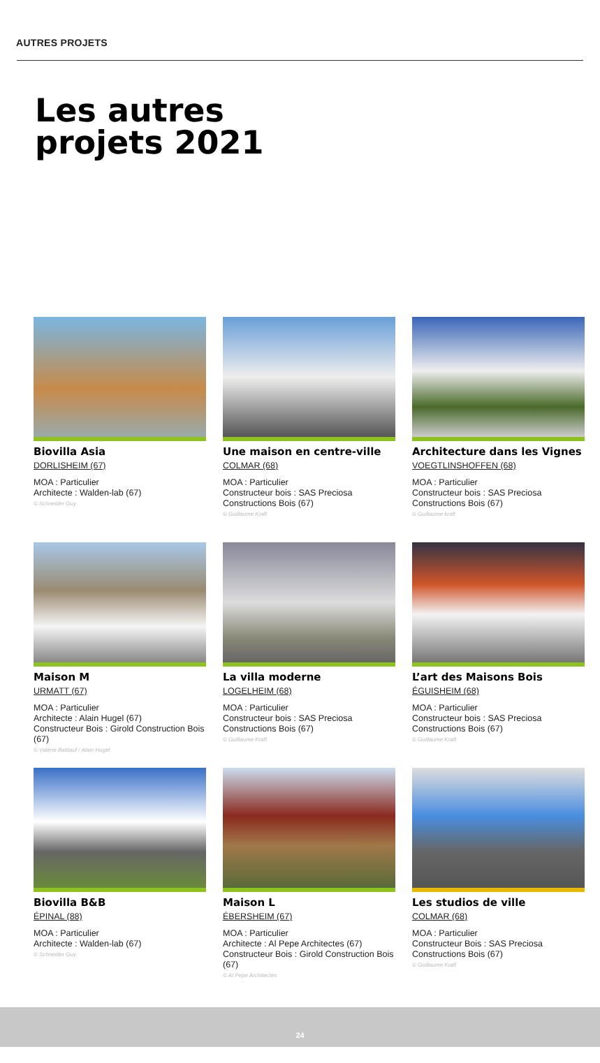AUTRES PROJETS
Les autres
projets 2021
Biovilla Asia
DORLISHEIM (67)
MOA : Particulier
Architecte : Walden-lab (67)
© Schneider Guy
Une maison en centre-ville
COLMAR (68)
MOA : Particulier
Constructeur bois : SAS Preciosa Constructions Bois (67)
© Guillaume Kraft
Architecture dans les Vignes
VOEGTLINSHOFFEN (68)
MOA : Particulier
Constructeur bois : SAS Preciosa Constructions Bois (67)
© Guillaume kraft
Maison M
URMATT (67)
MOA : Particulier
Architecte : Alain Hugel (67)
Constructeur Bois : Girold Construction Bois (67)
© Valérie Baldauf / Alain Hugel
La villa moderne
LOGELHEIM (68)
MOA : Particulier
Constructeur bois : SAS Preciosa Constructions Bois (67)
© Guillaume Kraft
L’art des Maisons Bois
ÉGUISHEIM (68)
MOA : Particulier
Constructeur bois : SAS Preciosa Constructions Bois (67)
© Guillaume Kraft
Biovilla B&B
ÉPINAL (88)
MOA : Particulier
Architecte : Walden-lab (67)
© Schneider Guy
Maison L
ÉBERSHEIM (67)
MOA : Particulier
Architecte : Al Pepe Architectes (67)
Constructeur Bois : Girold Construction Bois (67)
© Al Pepe Architectes
Les studios de ville
COLMAR (68)
MOA : Particulier
Constructeur Bois : SAS Preciosa Constructions Bois (67)
© Guillaume Kraft
24